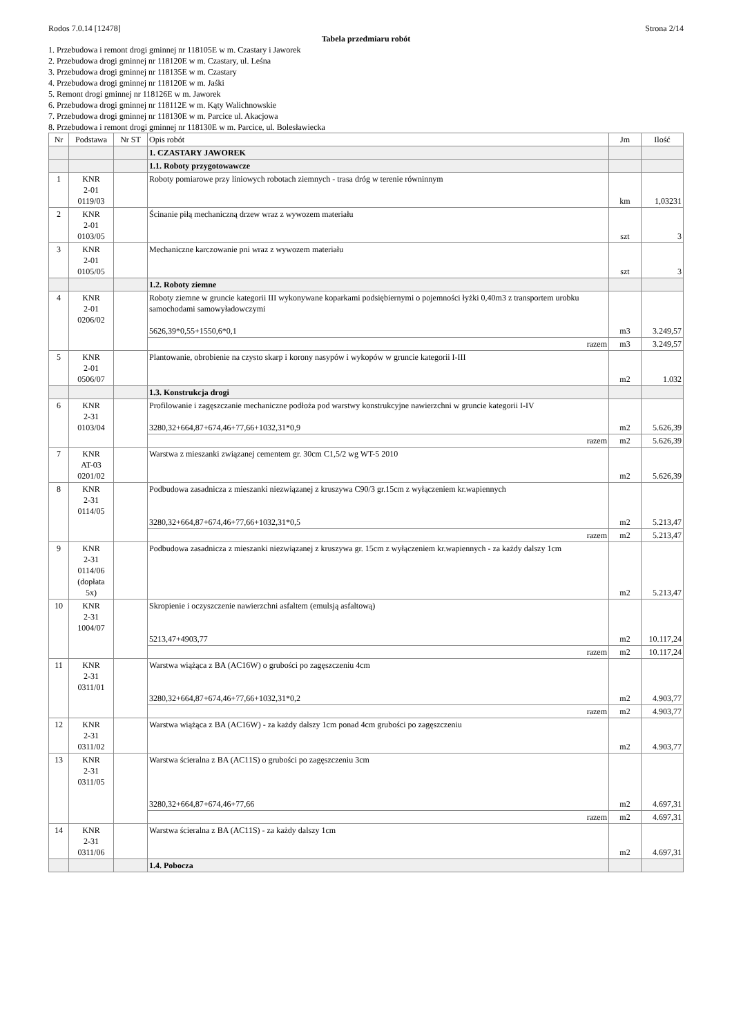Rodos 7.0.14 [12478] Strona 2/14
Tabela przedmiaru robót
1. Przebudowa i remont drogi gminnej nr 118105E w m. Czastary i Jaworek
2. Przebudowa drogi gminnej nr 118120E w m. Czastary, ul. Leśna
3. Przebudowa drogi gminnej nr 118135E w m. Czastary
4. Przebudowa drogi gminnej nr 118120E w m. Jaśki
5. Remont drogi gminnej nr 118126E w m. Jaworek
6. Przebudowa drogi gminnej nr 118112E w m. Kąty Walichnowskie
7. Przebudowa drogi gminnej nr 118130E w m. Parcice ul. Akacjowa
8. Przebudowa i remont drogi gminnej nr 118130E w m. Parcice, ul. Bolesławiecka
| Nr | Podstawa | Nr ST | Opis robót | Jm | Ilość |
| --- | --- | --- | --- | --- | --- |
| | | | 1. CZASTARY JAWOREK | | |
| | | | 1.1. Roboty przygotowawcze | | |
| 1 | KNR 2-01 0119/03 | | Roboty pomiarowe przy liniowych robotach ziemnych - trasa dróg w terenie równinnym | km | 1,03231 |
| 2 | KNR 2-01 0103/05 | | Ścinanie piłą mechaniczną drzew wraz z wywozem materiału | szt | 3 |
| 3 | KNR 2-01 0105/05 | | Mechaniczne karczowanie pni wraz z wywozem materiału | szt | 3 |
| | | | 1.2. Roboty ziemne | | |
| 4 | KNR 2-01 0206/02 | | Roboty ziemne w gruncie kategorii III wykonywane koparkami podsiębiernymi o pojemności łyżki 0,40m3 z transportem urobku samochodami samowyładowczymi 5626,39*0,55+1550,6*0,1 | m3 | 3.249,57 |
| | | | razem | m3 | 3.249,57 |
| 5 | KNR 2-01 0506/07 | | Plantowanie, obrobienie na czysto skarp i korony nasypów i wykopów w gruncie kategorii I-III | m2 | 1.032 |
| | | | 1.3. Konstrukcja drogi | | |
| 6 | KNR 2-31 0103/04 | | Profilowanie i zagęszczanie mechaniczne podłoża pod warstwy konstrukcyjne nawierzchni w gruncie kategorii I-IV 3280,32+664,87+674,46+77,66+1032,31*0,9 | m2 | 5.626,39 |
| | | | razem | m2 | 5.626,39 |
| 7 | KNR AT-03 0201/02 | | Warstwa z mieszanki związanej cementem gr. 30cm C1,5/2 wg WT-5 2010 | m2 | 5.626,39 |
| 8 | KNR 2-31 0114/05 | | Podbudowa zasadnicza z mieszanki niezwiązanej z kruszywa C90/3 gr.15cm z wyłączeniem kr.wapiennych 3280,32+664,87+674,46+77,66+1032,31*0,5 | m2 | 5.213,47 |
| | | | razem | m2 | 5.213,47 |
| 9 | KNR 2-31 0114/06 (dopłata 5x) | | Podbudowa zasadnicza z mieszanki niezwiązanej z kruszywa gr. 15cm z wyłączeniem kr.wapiennych - za każdy dalszy 1cm | m2 | 5.213,47 |
| 10 | KNR 2-31 1004/07 | | Skropienie i oczyszczenie nawierzchni asfaltem (emulsją asfaltową) 5213,47+4903,77 | m2 | 10.117,24 |
| | | | razem | m2 | 10.117,24 |
| 11 | KNR 2-31 0311/01 | | Warstwa wiążąca z BA (AC16W) o grubości po zagęszczeniu 4cm 3280,32+664,87+674,46+77,66+1032,31*0,2 | m2 | 4.903,77 |
| | | | razem | m2 | 4.903,77 |
| 12 | KNR 2-31 0311/02 | | Warstwa wiążąca z BA (AC16W) - za każdy dalszy 1cm ponad 4cm grubości po zagęszczeniu | m2 | 4.903,77 |
| 13 | KNR 2-31 0311/05 | | Warstwa ścieralna z BA (AC11S) o grubości po zagęszczeniu 3cm 3280,32+664,87+674,46+77,66 | m2 | 4.697,31 |
| | | | razem | m2 | 4.697,31 |
| 14 | KNR 2-31 0311/06 | | Warstwa ścieralna z BA (AC11S) - za każdy dalszy 1cm | m2 | 4.697,31 |
| | | | 1.4. Pobocza | | |